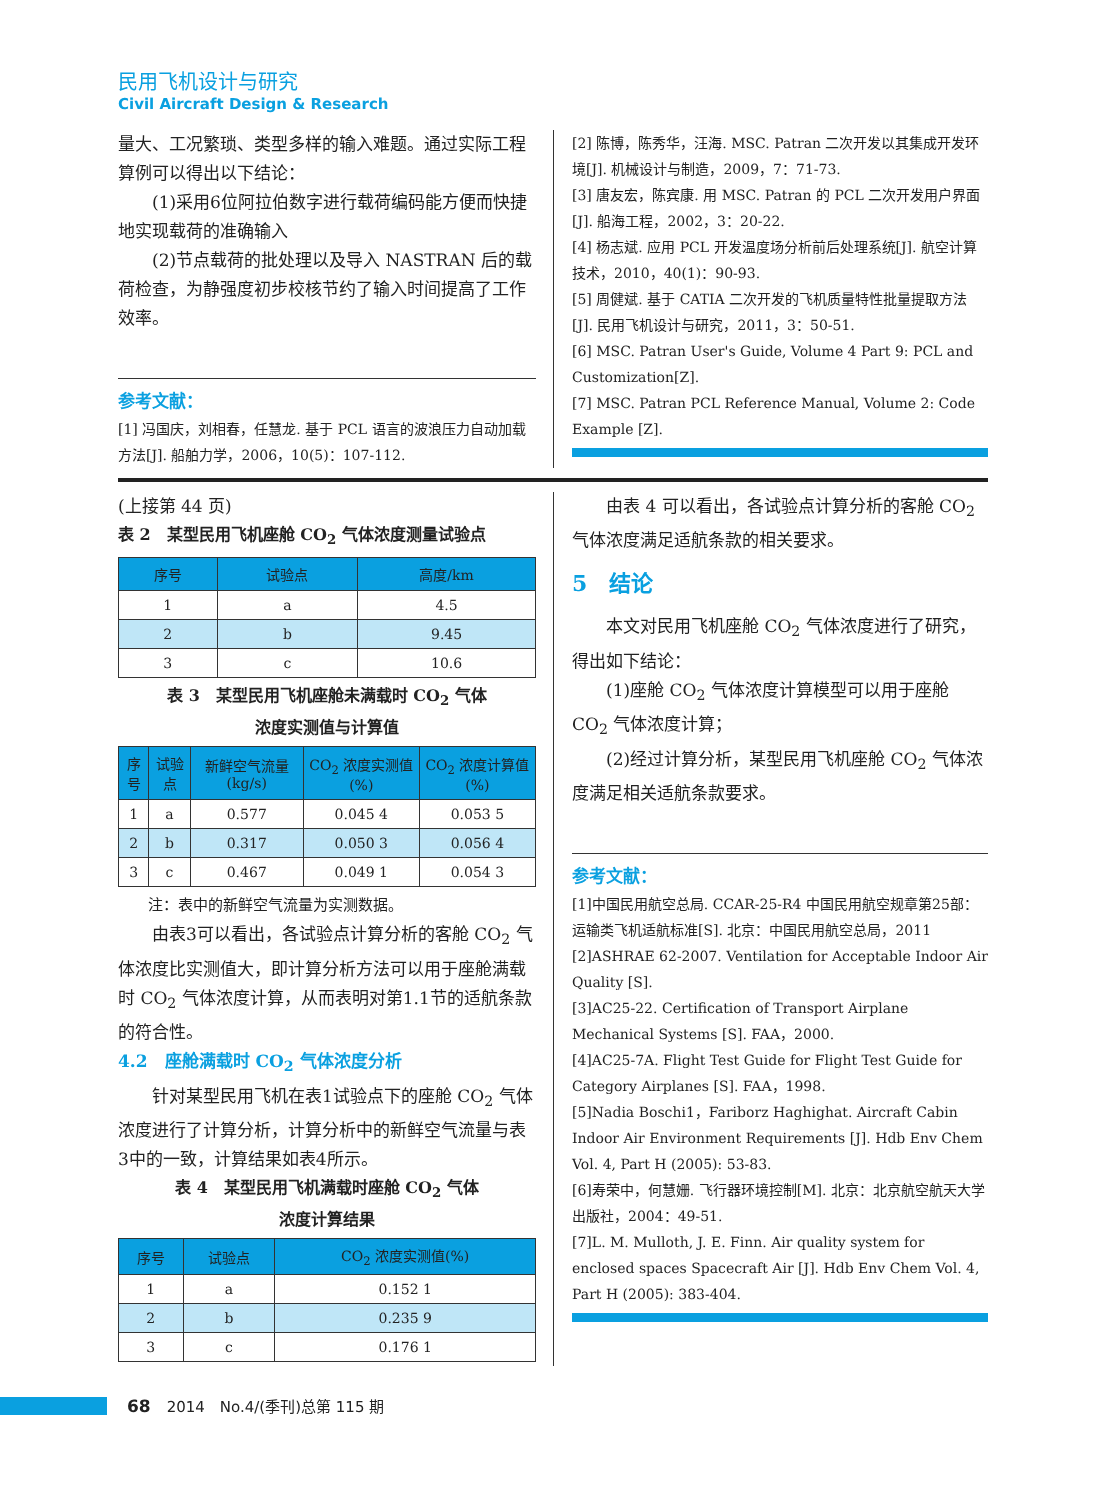民用飞机设计与研究
Civil Aircraft Design & Research
量大、工况繁琐、类型多样的输入难题。通过实际工程算例可以得出以下结论：
　　(1)采用6位阿拉伯数字进行载荷编码能方便而快捷地实现载荷的准确输入
　　(2)节点载荷的批处理以及导入 NASTRAN 后的载荷检查，为静强度初步校核节约了输入时间提高了工作效率。
参考文献：
[1] 冯国庆，刘相春，任慧龙. 基于 PCL 语言的波浪压力自动加载方法[J]. 船舶力学，2006，10(5)：107-112.
[2] 陈博，陈秀华，汪海. MSC. Patran 二次开发以其集成开发环境[J]. 机械设计与制造，2009，7：71-73.
[3] 唐友宏，陈宾康. 用 MSC. Patran 的 PCL 二次开发用户界面[J]. 船海工程，2002，3：20-22.
[4] 杨志斌. 应用 PCL 开发温度场分析前后处理系统[J]. 航空计算技术，2010，40(1)：90-93.
[5] 周健斌. 基于 CATIA 二次开发的飞机质量特性批量提取方法[J]. 民用飞机设计与研究，2011，3：50-51.
[6] MSC. Patran User's Guide, Volume 4 Part 9: PCL and Customization[Z].
[7] MSC. Patran PCL Reference Manual, Volume 2: Code Example [Z].
(上接第 44 页)
表 2　某型民用飞机座舱 CO<sub>2</sub> 气体浓度测量试验点
| 序号 | 试验点 | 高度/km |
| --- | --- | --- |
| 1 | a | 4.5 |
| 2 | b | 9.45 |
| 3 | c | 10.6 |
表 3　某型民用飞机座舱未满载时 CO<sub>2</sub> 气体
浓度实测值与计算值
| 序号 | 试验点 | 新鲜空气流量(kg/s) | CO<sub>2</sub> 浓度实测值(%) | CO<sub>2</sub> 浓度计算值(%) |
| --- | --- | --- | --- | --- |
| 1 | a | 0.577 | 0.045 4 | 0.053 5 |
| 2 | b | 0.317 | 0.050 3 | 0.056 4 |
| 3 | c | 0.467 | 0.049 1 | 0.054 3 |
　　注：表中的新鲜空气流量为实测数据。
　　由表3可以看出，各试验点计算分析的客舱 CO<sub>2</sub> 气体浓度比实测值大，即计算分析方法可以用于座舱满载时 CO<sub>2</sub> 气体浓度计算，从而表明对第1.1节的适航条款的符合性。
4.2　座舱满载时 CO<sub>2</sub> 气体浓度分析
　　针对某型民用飞机在表1试验点下的座舱 CO<sub>2</sub> 气体浓度进行了计算分析，计算分析中的新鲜空气流量与表3中的一致，计算结果如表4所示。
表 4　某型民用飞机满载时座舱 CO<sub>2</sub> 气体
浓度计算结果
| 序号 | 试验点 | CO<sub>2</sub> 浓度实测值(%) |
| --- | --- | --- |
| 1 | a | 0.152 1 |
| 2 | b | 0.235 9 |
| 3 | c | 0.176 1 |
　　由表 4 可以看出，各试验点计算分析的客舱 CO<sub>2</sub> 气体浓度满足适航条款的相关要求。
5　结论
　　本文对民用飞机座舱 CO<sub>2</sub> 气体浓度进行了研究，得出如下结论：
　　(1)座舱 CO<sub>2</sub> 气体浓度计算模型可以用于座舱 CO<sub>2</sub> 气体浓度计算；
　　(2)经过计算分析，某型民用飞机座舱 CO<sub>2</sub> 气体浓度满足相关适航条款要求。
参考文献：
[1]中国民用航空总局. CCAR-25-R4 中国民用航空规章第25部：运输类飞机适航标准[S]. 北京：中国民用航空总局，2011
[2]ASHRAE 62-2007. Ventilation for Acceptable Indoor Air Quality [S].
[3]AC25-22. Certification of Transport Airplane Mechanical Systems [S]. FAA，2000.
[4]AC25-7A. Flight Test Guide for Flight Test Guide for Category Airplanes [S]. FAA，1998.
[5]Nadia Boschi1，Fariborz Haghighat. Aircraft Cabin Indoor Air Environment Requirements [J]. Hdb Env Chem Vol. 4, Part H (2005): 53-83.
[6]寿荣中，何慧姗. 飞行器环境控制[M]. 北京：北京航空航天大学出版社，2004：49-51.
[7]L. M. Mulloth, J. E. Finn. Air quality system for enclosed spaces Spacecraft Air [J]. Hdb Env Chem Vol. 4, Part H (2005): 383-404.
68 2014　No.4/(季刊)总第 115 期